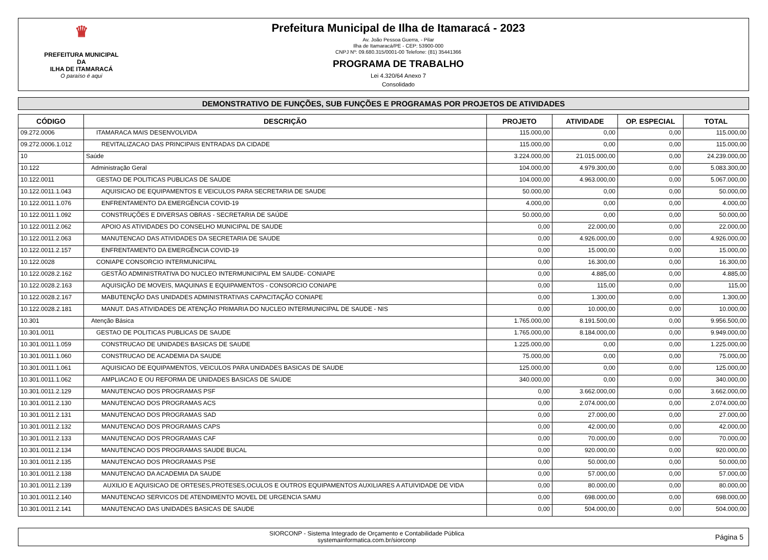♛
PREFEITURA MUNICIPAL DA
ILHA DE ITAMARACÁ
O paraíso é aqui
Prefeitura Municipal de Ilha de Itamaracá - 2023
Av. João Pessoa Guerra, - Pilar
Ilha de Itamaracá/PE - CEP: 53900-000
CNPJ Nº: 09.680.315/0001-00 Telefone: (81) 35441366
PROGRAMA DE TRABALHO
Lei 4.320/64 Anexo 7
Consolidado
DEMONSTRATIVO DE FUNÇÕES, SUB FUNÇÕES E PROGRAMAS POR PROJETOS DE ATIVIDADES
| CÓDIGO | DESCRIÇÃO | PROJETO | ATIVIDADE | OP. ESPECIAL | TOTAL |
| --- | --- | --- | --- | --- | --- |
| 09.272.0006 | ITAMARACA MAIS DESENVOLVIDA | 115.000,00 | 0,00 | 0,00 | 115.000,00 |
| 09.272.0006.1.012 | REVITALIZACAO DAS PRINCIPAIS ENTRADAS DA CIDADE | 115.000,00 | 0,00 | 0,00 | 115.000,00 |
| 10 | Saúde | 3.224.000,00 | 21.015.000,00 | 0,00 | 24.239.000,00 |
| 10.122 | Administração Geral | 104.000,00 | 4.979.300,00 | 0,00 | 5.083.300,00 |
| 10.122.0011 | GESTAO DE POLITICAS PUBLICAS DE SAUDE | 104.000,00 | 4.963.000,00 | 0,00 | 5.067.000,00 |
| 10.122.0011.1.043 | AQUISICAO DE EQUIPAMENTOS E VEICULOS PARA SECRETARIA DE SAUDE | 50.000,00 | 0,00 | 0,00 | 50.000,00 |
| 10.122.0011.1.076 | ENFRENTAMENTO DA EMERGÊNCIA COVID-19 | 4.000,00 | 0,00 | 0,00 | 4.000,00 |
| 10.122.0011.1.092 | CONSTRUÇÕES E DIVERSAS OBRAS - SECRETARIA DE SAÚDE | 50.000,00 | 0,00 | 0,00 | 50.000,00 |
| 10.122.0011.2.062 | APOIO AS ATIVIDADES DO CONSELHO MUNICIPAL DE SAUDE | 0,00 | 22.000,00 | 0,00 | 22.000,00 |
| 10.122.0011.2.063 | MANUTENCAO DAS ATIVIDADES DA SECRETARIA DE SAUDE | 0,00 | 4.926.000,00 | 0,00 | 4.926.000,00 |
| 10.122.0011.2.157 | ENFRENTAMENTO DA EMERGÊNCIA COVID-19 | 0,00 | 15.000,00 | 0,00 | 15.000,00 |
| 10.122.0028 | CONIAPE CONSORCIO INTERMUNICIPAL | 0,00 | 16.300,00 | 0,00 | 16.300,00 |
| 10.122.0028.2.162 | GESTÃO ADMINISTRATIVA DO NUCLEO INTERMUNICIPAL EM SAUDE- CONIAPE | 0,00 | 4.885,00 | 0,00 | 4.885,00 |
| 10.122.0028.2.163 | AQUISIÇÃO DE MOVEIS, MAQUINAS E EQUIPAMENTOS - CONSORCIO CONIAPE | 0,00 | 115,00 | 0,00 | 115,00 |
| 10.122.0028.2.167 | MABUTENÇÃO DAS UNIDADES ADMINISTRATIVAS CAPACITAÇÃO CONIAPE | 0,00 | 1.300,00 | 0,00 | 1.300,00 |
| 10.122.0028.2.181 | MANUT. DAS ATIVIDADES DE ATENÇÃO PRIMARIA DO NUCLEO INTERMUNICIPAL DE SAUDE - NIS | 0,00 | 10.000,00 | 0,00 | 10.000,00 |
| 10.301 | Atenção Básica | 1.765.000,00 | 8.191.500,00 | 0,00 | 9.956.500,00 |
| 10.301.0011 | GESTAO DE POLITICAS PUBLICAS DE SAUDE | 1.765.000,00 | 8.184.000,00 | 0,00 | 9.949.000,00 |
| 10.301.0011.1.059 | CONSTRUCAO DE UNIDADES BASICAS DE SAUDE | 1.225.000,00 | 0,00 | 0,00 | 1.225.000,00 |
| 10.301.0011.1.060 | CONSTRUCAO DE ACADEMIA DA SAUDE | 75.000,00 | 0,00 | 0,00 | 75.000,00 |
| 10.301.0011.1.061 | AQUISICAO DE EQUIPAMENTOS, VEICULOS PARA UNIDADES BASICAS DE SAUDE | 125.000,00 | 0,00 | 0,00 | 125.000,00 |
| 10.301.0011.1.062 | AMPLIACAO E OU REFORMA DE UNIDADES BASICAS DE SAUDE | 340.000,00 | 0,00 | 0,00 | 340.000,00 |
| 10.301.0011.2.129 | MANUTENCAO DOS PROGRAMAS PSF | 0,00 | 3.662.000,00 | 0,00 | 3.662.000,00 |
| 10.301.0011.2.130 | MANUTENCAO DOS PROGRAMAS ACS | 0,00 | 2.074.000,00 | 0,00 | 2.074.000,00 |
| 10.301.0011.2.131 | MANUTENCAO DOS PROGRAMAS SAD | 0,00 | 27.000,00 | 0,00 | 27.000,00 |
| 10.301.0011.2.132 | MANUTENCAO DOS PROGRAMAS CAPS | 0,00 | 42.000,00 | 0,00 | 42.000,00 |
| 10.301.0011.2.133 | MANUTENCAO DOS PROGRAMAS CAF | 0,00 | 70.000,00 | 0,00 | 70.000,00 |
| 10.301.0011.2.134 | MANUTENCAO DOS PROGRAMAS SAUDE BUCAL | 0,00 | 920.000,00 | 0,00 | 920.000,00 |
| 10.301.0011.2.135 | MANUTENCAO DOS PROGRAMAS PSE | 0,00 | 50.000,00 | 0,00 | 50.000,00 |
| 10.301.0011.2.138 | MANUTENCAO DA ACADEMIA DA SAUDE | 0,00 | 57.000,00 | 0,00 | 57.000,00 |
| 10.301.0011.2.139 | AUXILIO E AQUISICAO DE ORTESES,PROTESES,OCULOS E OUTROS EQUIPAMENTOS AUXILIARES A ATUIVIDADE DE VIDA | 0,00 | 80.000,00 | 0,00 | 80.000,00 |
| 10.301.0011.2.140 | MANUTENCAO SERVICOS DE ATENDIMENTO MOVEL DE URGENCIA SAMU | 0,00 | 698.000,00 | 0,00 | 698.000,00 |
| 10.301.0011.2.141 | MANUTENCAO DAS UNIDADES BASICAS DE SAUDE | 0,00 | 504.000,00 | 0,00 | 504.000,00 |
SIORCONP - Sistema Integrado de Orçamento e Contabilidade Pública
systemainformatica.com.br/siorconp
Página 5